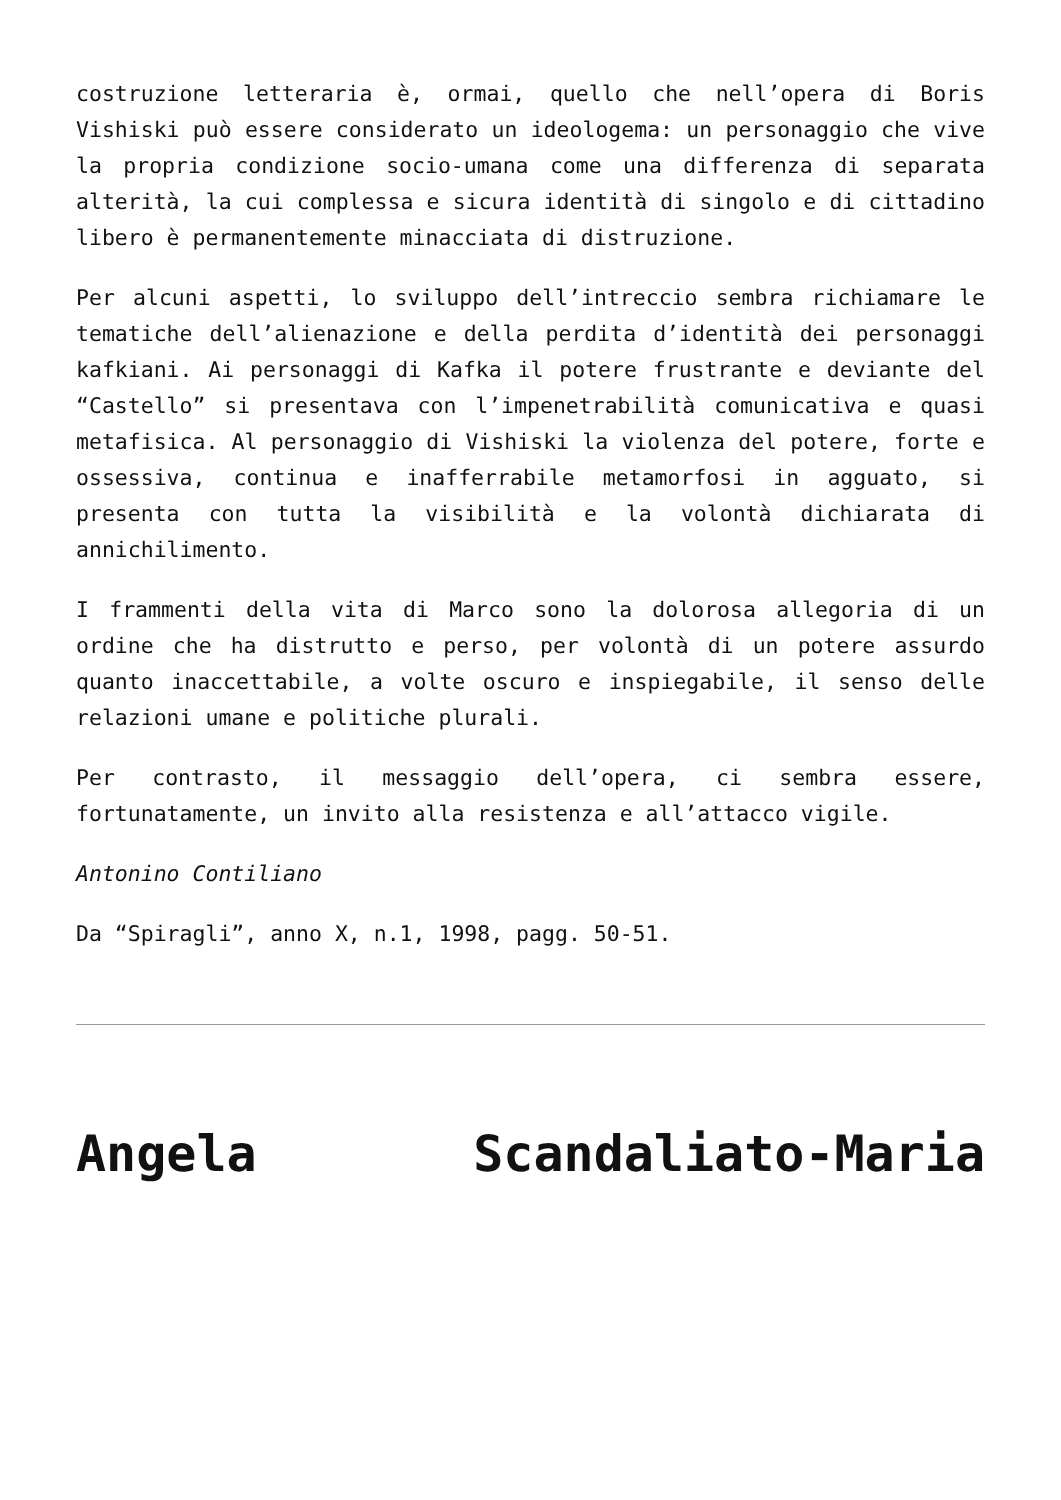costruzione letteraria è, ormai, quello che nell’opera di Boris Vishiski può essere considerato un ideologema: un personaggio che vive la propria condizione socio-umana come una differenza di separata alterità, la cui complessa e sicura identità di singolo e di cittadino libero è permanentemente minacciata di distruzione.
Per alcuni aspetti, lo sviluppo dell’intreccio sembra richiamare le tematiche dell’alienazione e della perdita d’identità dei personaggi kafkiani. Ai personaggi di Kafka il potere frustrante e deviante del “Castello” si presentava con l’impenetrabilità comunicativa e quasi metafisica. Al personaggio di Vishiski la violenza del potere, forte e ossessiva, continua e inafferrabile metamorfosi in agguato, si presenta con tutta la visibilità e la volontà dichiarata di annichilimento.
I frammenti della vita di Marco sono la dolorosa allegoria di un ordine che ha distrutto e perso, per volontà di un potere assurdo quanto inaccettabile, a volte oscuro e inspiegabile, il senso delle relazioni umane e politiche plurali.
Per contrasto, il messaggio dell’opera, ci sembra essere, fortunatamente, un invito alla resistenza e all’attacco vigile.
Antonino Contiliano
Da “Spiragli”, anno X, n.1, 1998, pagg. 50-51.
Angela Scandaliato-Maria